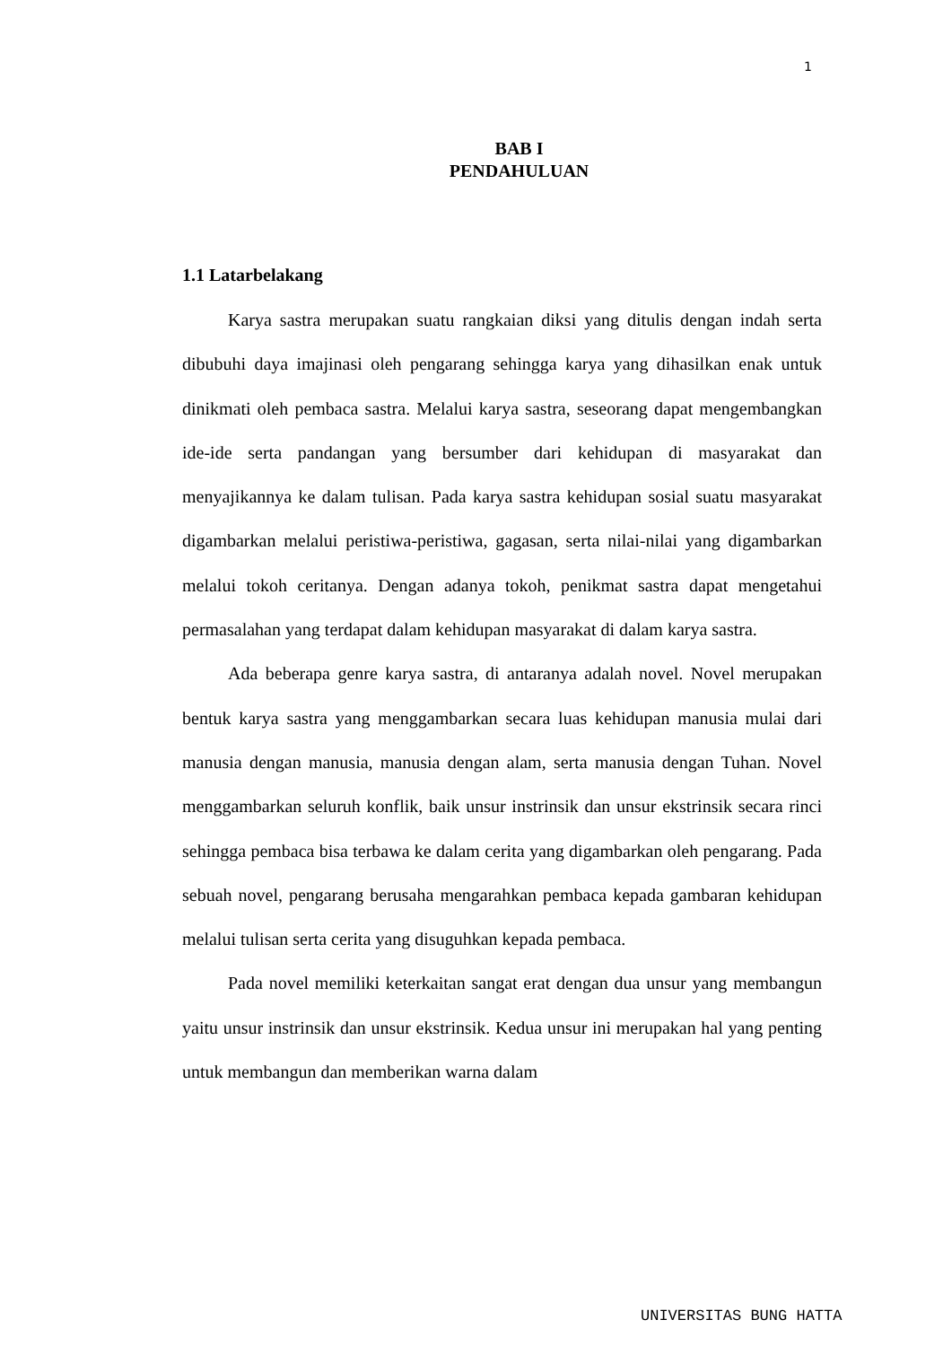1
BAB I
PENDAHULUAN
1.1 Latarbelakang
Karya sastra merupakan suatu rangkaian diksi yang ditulis dengan indah serta dibubuhi daya imajinasi oleh pengarang sehingga karya yang dihasilkan enak untuk dinikmati oleh pembaca sastra. Melalui karya sastra, seseorang dapat mengembangkan ide-ide serta pandangan yang bersumber dari kehidupan di masyarakat dan menyajikannya ke dalam tulisan. Pada karya sastra kehidupan sosial suatu masyarakat digambarkan melalui peristiwa-peristiwa, gagasan, serta nilai-nilai yang digambarkan melalui tokoh ceritanya. Dengan adanya tokoh, penikmat sastra dapat mengetahui permasalahan yang terdapat dalam kehidupan masyarakat di dalam karya sastra.
Ada beberapa genre karya sastra, di antaranya adalah novel. Novel merupakan bentuk karya sastra yang menggambarkan secara luas kehidupan manusia mulai dari manusia dengan manusia, manusia dengan alam, serta manusia dengan Tuhan. Novel menggambarkan seluruh konflik, baik unsur instrinsik dan unsur ekstrinsik secara rinci sehingga pembaca bisa terbawa ke dalam cerita yang digambarkan oleh pengarang. Pada sebuah novel, pengarang berusaha mengarahkan pembaca kepada gambaran kehidupan melalui tulisan serta cerita yang disuguhkan kepada pembaca.
Pada novel memiliki keterkaitan sangat erat dengan dua unsur yang membangun yaitu unsur instrinsik dan unsur ekstrinsik. Kedua unsur ini merupakan hal yang penting untuk membangun dan memberikan warna dalam
UNIVERSITAS BUNG HATTA